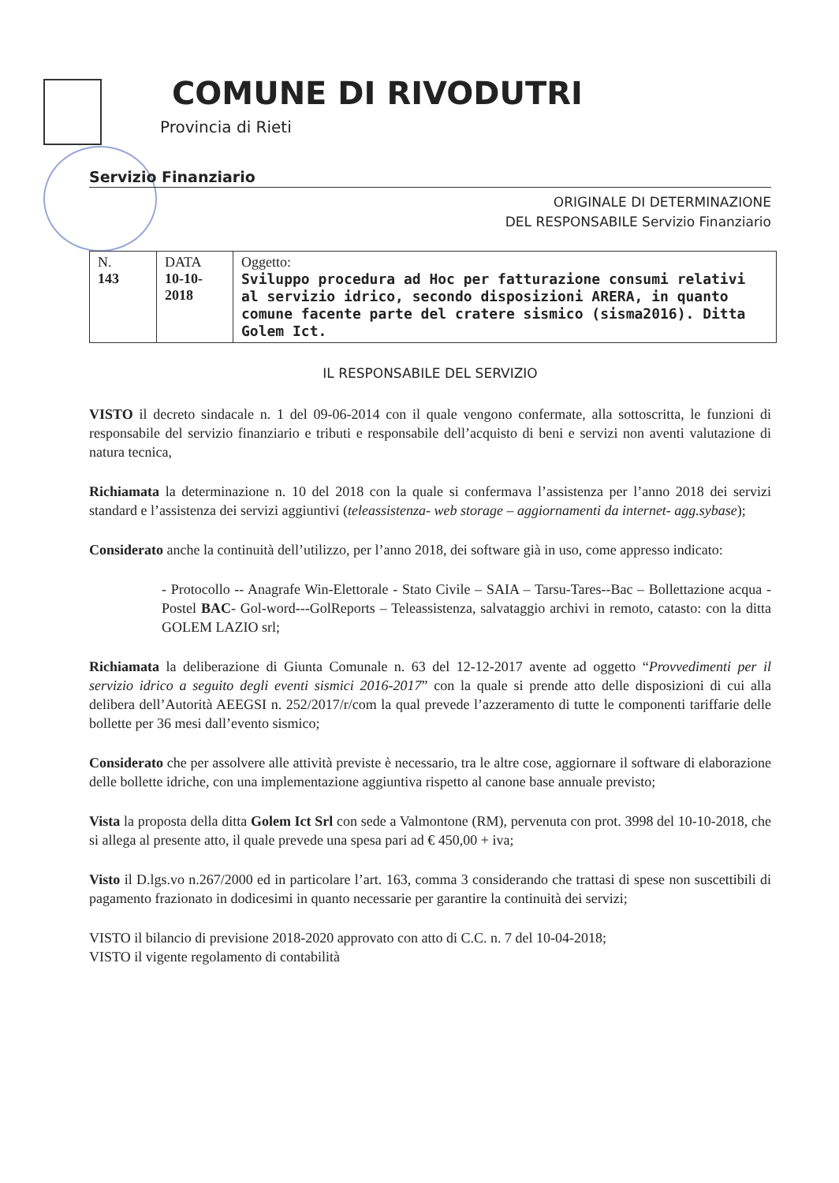COMUNE DI RIVODUTRI
Provincia di Rieti
Servizio Finanziario
ORIGINALE DI DETERMINAZIONE
DEL RESPONSABILE Servizio Finanziario
| N. 143 | DATA 10-10- 2018 | Oggetto: Sviluppo procedura ad Hoc per fatturazione consumi relativi al servizio idrico, secondo disposizioni ARERA, in quanto comune facente parte del cratere sismico (sisma2016). Ditta Golem Ict. |
IL RESPONSABILE DEL SERVIZIO
VISTO il decreto sindacale n. 1 del 09-06-2014 con il quale vengono confermate, alla sottoscritta, le funzioni di responsabile del servizio finanziario e tributi e responsabile dell’acquisto di beni e servizi non aventi valutazione di natura tecnica,
Richiamata la determinazione n. 10 del 2018 con la quale si confermava l’assistenza per l’anno 2018 dei servizi standard e l’assistenza dei servizi aggiuntivi (teleassistenza- web storage – aggiornamenti da internet- agg.sybase);
Considerato anche la continuità dell’utilizzo, per l’anno 2018, dei software già in uso, come appresso indicato:
- Protocollo -- Anagrafe Win-Elettorale - Stato Civile – SAIA – Tarsu-Tares--Bac – Bollettazione acqua -Postel BAC- Gol-word---GolReports – Teleassistenza, salvataggio archivi in remoto, catasto: con la ditta GOLEM LAZIO srl;
Richiamata la deliberazione di Giunta Comunale n. 63 del 12-12-2017 avente ad oggetto “Provvedimenti per il servizio idrico a seguito degli eventi sismici 2016-2017” con la quale si prende atto delle disposizioni di cui alla delibera dell’Autorità AEEGSI n. 252/2017/r/com la qual prevede l’azzeramento di tutte le componenti tariffarie delle bollette per 36 mesi dall’evento sismico;
Considerato che per assolvere alle attività previste è necessario, tra le altre cose, aggiornare il software di elaborazione delle bollette idriche, con una implementazione aggiuntiva rispetto al canone base annuale previsto;
Vista la proposta della ditta Golem Ict Srl con sede a Valmontone (RM), pervenuta con prot. 3998 del 10-10-2018, che si allega al presente atto, il quale prevede una spesa pari ad € 450,00 + iva;
Visto il D.lgs.vo n.267/2000 ed in particolare l’art. 163, comma 3 considerando che trattasi di spese non suscettibili di pagamento frazionato in dodicesimi in quanto necessarie per garantire la continuità dei servizi;
VISTO il bilancio di previsione 2018-2020 approvato con atto di C.C. n. 7 del 10-04-2018;
VISTO il vigente regolamento di contabilità